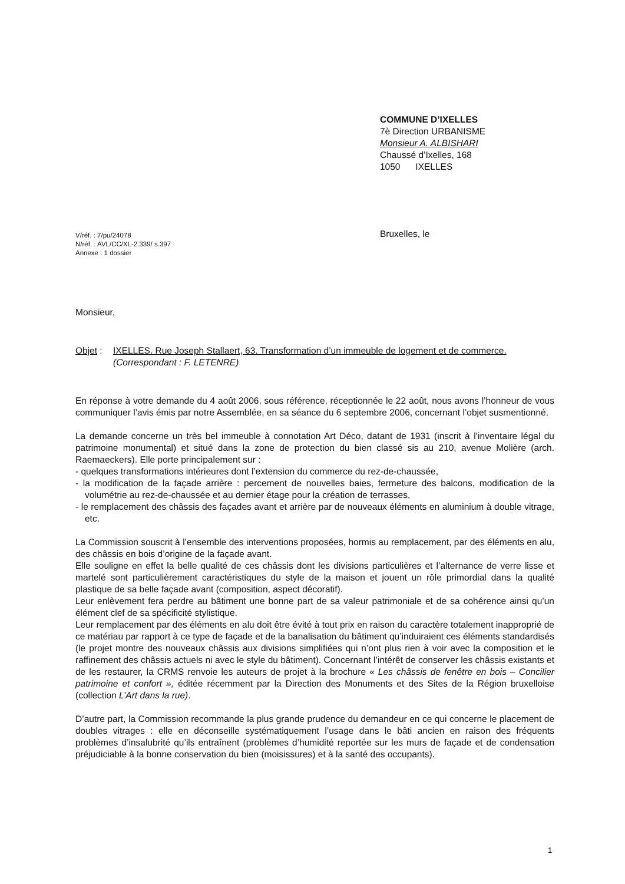COMMUNE D’IXELLES
7è Direction URBANISME
Monsieur A. ALBISHARI
Chaussé d’Ixelles, 168
1050 IXELLES
V/réf. : 7/pu/24078
N/réf. : AVL/CC/XL-2.339/ s.397
Annexe : 1 dossier
Bruxelles, le
Monsieur,
Objet :
IXELLES. Rue Joseph Stallaert, 63. Transformation d’un immeuble de logement et de commerce.
(Correspondant : F. LETENRE)
En réponse à votre demande du 4 août 2006, sous référence, réceptionnée le 22 août, nous avons l’honneur de vous communiquer l’avis émis par notre Assemblée, en sa séance du 6 septembre 2006, concernant l’objet susmentionné.
La demande concerne un très bel immeuble à connotation Art Déco, datant de 1931 (inscrit à l’inventaire légal du patrimoine monumental) et situé dans la zone de protection du bien classé sis au 210, avenue Molière (arch. Raemaeckers). Elle porte principalement sur :
- quelques transformations intérieures dont l’extension du commerce du rez-de-chaussée,
- la modification de la façade arrière : percement de nouvelles baies, fermeture des balcons, modification de la volumétrie au rez-de-chaussée et au dernier étage pour la création de terrasses,
- le remplacement des châssis des façades avant et arrière par de nouveaux éléments en aluminium à double vitrage, etc.
La Commission souscrit à l’ensemble des interventions proposées, hormis au remplacement, par des éléments en alu, des châssis en bois d’origine de la façade avant.
Elle souligne en effet la belle qualité de ces châssis dont les divisions particulières et l’alternance de verre lisse et martelé sont particulièrement caractéristiques du style de la maison et jouent un rôle primordial dans la qualité plastique de sa belle façade avant (composition, aspect décoratif).
Leur enlèvement fera perdre au bâtiment une bonne part de sa valeur patrimoniale et de sa cohérence ainsi qu’un élément clef de sa spécificité stylistique.
Leur remplacement par des éléments en alu doit être évité à tout prix en raison du caractère totalement inapproprié de ce matériau par rapport à ce type de façade et de la banalisation du bâtiment qu’induiraient ces éléments standardisés (le projet montre des nouveaux châssis aux divisions simplifiées qui n’ont plus rien à voir avec la composition et le raffinement des châssis actuels ni avec le style du bâtiment). Concernant l’intérêt de conserver les châssis existants et de les restaurer, la CRMS renvoie les auteurs de projet à la brochure « Les châssis de fenêtre en bois – Concilier patrimoine et confort », éditée récemment par la Direction des Monuments et des Sites de la Région bruxelloise (collection L’Art dans la rue).
D’autre part, la Commission recommande la plus grande prudence du demandeur en ce qui concerne le placement de doubles vitrages : elle en déconseille systématiquement l’usage dans le bâti ancien en raison des fréquents problèmes d’insalubrité qu’ils entraînent (problèmes d’humidité reportée sur les murs de façade et de condensation préjudiciable à la bonne conservation du bien (moisissures) et à la santé des occupants).
1